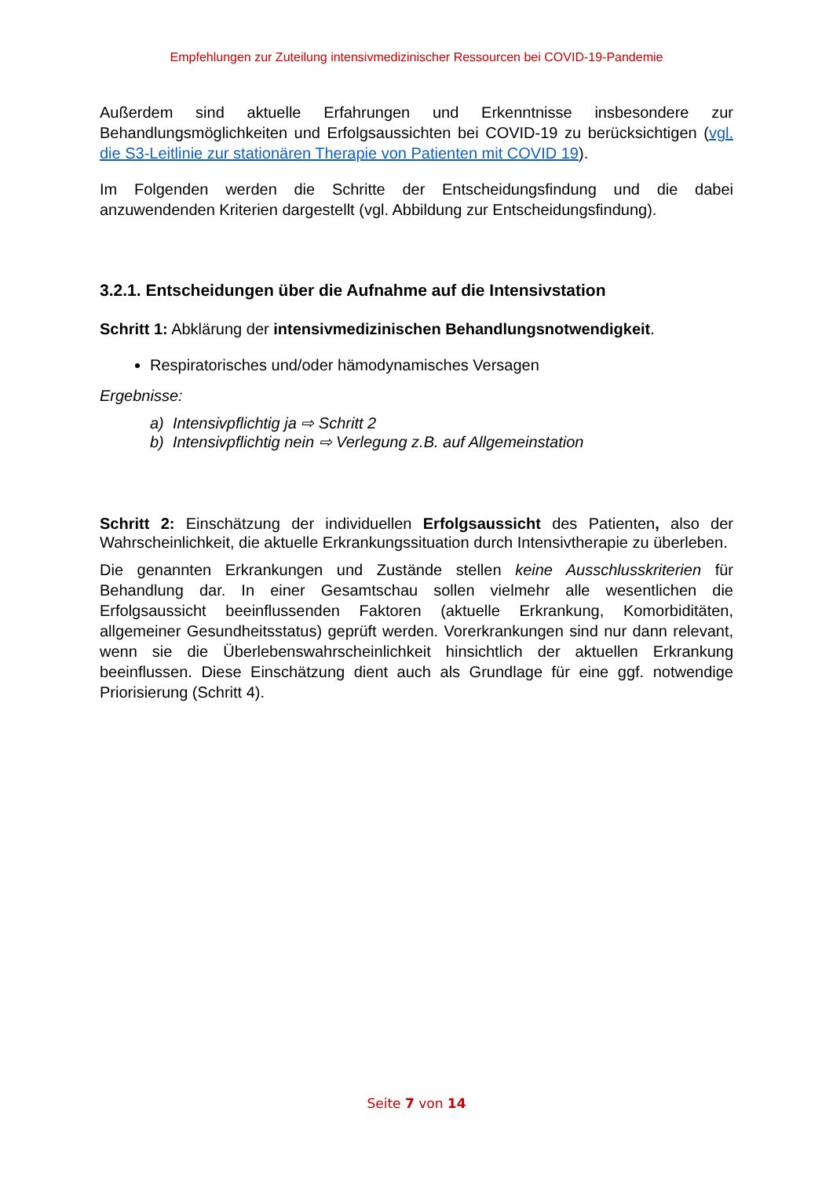Empfehlungen zur Zuteilung intensivmedizinischer Ressourcen bei COVID-19-Pandemie
Außerdem sind aktuelle Erfahrungen und Erkenntnisse insbesondere zur Behandlungsmöglichkeiten und Erfolgsaussichten bei COVID-19 zu berücksichtigen (vgl. die S3-Leitlinie zur stationären Therapie von Patienten mit COVID 19).
Im Folgenden werden die Schritte der Entscheidungsfindung und die dabei anzuwendenden Kriterien dargestellt (vgl. Abbildung zur Entscheidungsfindung).
3.2.1. Entscheidungen über die Aufnahme auf die Intensivstation
Schritt 1: Abklärung der intensivmedizinischen Behandlungsnotwendigkeit.
Respiratorisches und/oder hämodynamisches Versagen
Ergebnisse:
a) Intensivpflichtig ja ⇨ Schritt 2
b) Intensivpflichtig nein ⇨ Verlegung z.B. auf Allgemeinstation
Schritt 2: Einschätzung der individuellen Erfolgsaussicht des Patienten, also der Wahrscheinlichkeit, die aktuelle Erkrankungssituation durch Intensivtherapie zu überleben.
Die genannten Erkrankungen und Zustände stellen keine Ausschlusskriterien für Behandlung dar. In einer Gesamtschau sollen vielmehr alle wesentlichen die Erfolgsaussicht beeinflussenden Faktoren (aktuelle Erkrankung, Komorbiditäten, allgemeiner Gesundheitsstatus) geprüft werden. Vorerkrankungen sind nur dann relevant, wenn sie die Überlebenswahrscheinlichkeit hinsichtlich der aktuellen Erkrankung beeinflussen. Diese Einschätzung dient auch als Grundlage für eine ggf. notwendige Priorisierung (Schritt 4).
Seite 7 von 14